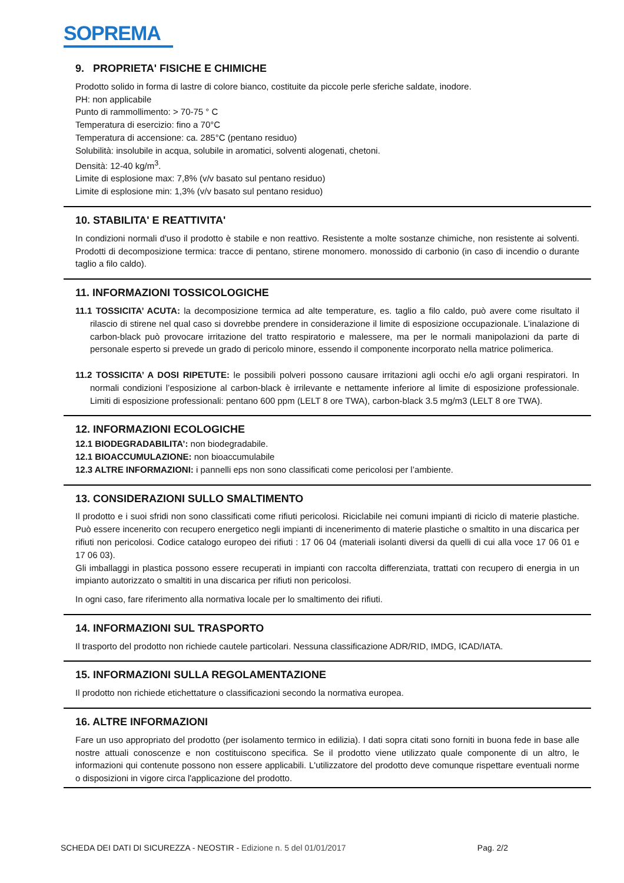SOPREMA
9. PROPRIETA' FISICHE E CHIMICHE
Prodotto solido in forma di lastre di colore bianco, costituite da piccole perle sferiche saldate, inodore.
PH: non applicabile
Punto di rammollimento: > 70-75 ° C
Temperatura di esercizio: fino a 70°C
Temperatura di accensione: ca. 285°C (pentano residuo)
Solubilità: insolubile in acqua, solubile in aromatici, solventi alogenati, chetoni.
Densità: 12-40 kg/m<sup>3</sup>.
Limite di esplosione max: 7,8% (v/v basato sul pentano residuo)
Limite di esplosione min: 1,3% (v/v basato sul pentano residuo)
10. STABILITA' E REATTIVITA'
In condizioni normali d'uso il prodotto è stabile e non reattivo. Resistente a molte sostanze chimiche, non resistente ai solventi. Prodotti di decomposizione termica: tracce di pentano, stirene monomero. monossido di carbonio (in caso di incendio o durante taglio a filo caldo).
11. INFORMAZIONI TOSSICOLOGICHE
11.1 TOSSICITA’ ACUTA: la decomposizione termica ad alte temperature, es. taglio a filo caldo, può avere come risultato il rilascio di stirene nel qual caso si dovrebbe prendere in considerazione il limite di esposizione occupazionale. L’inalazione di carbon-black può provocare irritazione del tratto respiratorio e malessere, ma per le normali manipolazioni da parte di personale esperto si prevede un grado di pericolo minore, essendo il componente incorporato nella matrice polimerica.
11.2 TOSSICITA’ A DOSI RIPETUTE: le possibili polveri possono causare irritazioni agli occhi e/o agli organi respiratori. In normali condizioni l’esposizione al carbon-black è irrilevante e nettamente inferiore al limite di esposizione professionale. Limiti di esposizione professionali: pentano 600 ppm (LELT 8 ore TWA), carbon-black 3.5 mg/m3 (LELT 8 ore TWA).
12. INFORMAZIONI ECOLOGICHE
12.1 BIODEGRADABILITA’: non biodegradabile.
12.1 BIOACCUMULAZIONE: non bioaccumulabile
12.3 ALTRE INFORMAZIONI: i pannelli eps non sono classificati come pericolosi per l’ambiente.
13. CONSIDERAZIONI SULLO SMALTIMENTO
Il prodotto e i suoi sfridi non sono classificati come rifiuti pericolosi. Riciclabile nei comuni impianti di riciclo di materie plastiche. Può essere incenerito con recupero energetico negli impianti di incenerimento di materie plastiche o smaltito in una discarica per rifiuti non pericolosi. Codice catalogo europeo dei rifiuti : 17 06 04 (materiali isolanti diversi da quelli di cui alla voce 17 06 01 e 17 06 03).
Gli imballaggi in plastica possono essere recuperati in impianti con raccolta differenziata, trattati con recupero di energia in un impianto autorizzato o smaltiti in una discarica per rifiuti non pericolosi.
In ogni caso, fare riferimento alla normativa locale per lo smaltimento dei rifiuti.
14. INFORMAZIONI SUL TRASPORTO
Il trasporto del prodotto non richiede cautele particolari. Nessuna classificazione ADR/RID, IMDG, ICAD/IATA.
15. INFORMAZIONI SULLA REGOLAMENTAZIONE
Il prodotto non richiede etichettature o classificazioni secondo la normativa europea.
16. ALTRE INFORMAZIONI
Fare un uso appropriato del prodotto (per isolamento termico in edilizia). I dati sopra citati sono forniti in buona fede in base alle nostre attuali conoscenze e non costituiscono specifica. Se il prodotto viene utilizzato quale componente di un altro, le informazioni qui contenute possono non essere applicabili. L'utilizzatore del prodotto deve comunque rispettare eventuali norme o disposizioni in vigore circa l'applicazione del prodotto.
SCHEDA DEI DATI DI SICUREZZA - NEOSTIR - Edizione n. 5 del 01/01/2017 Pag. 2/2